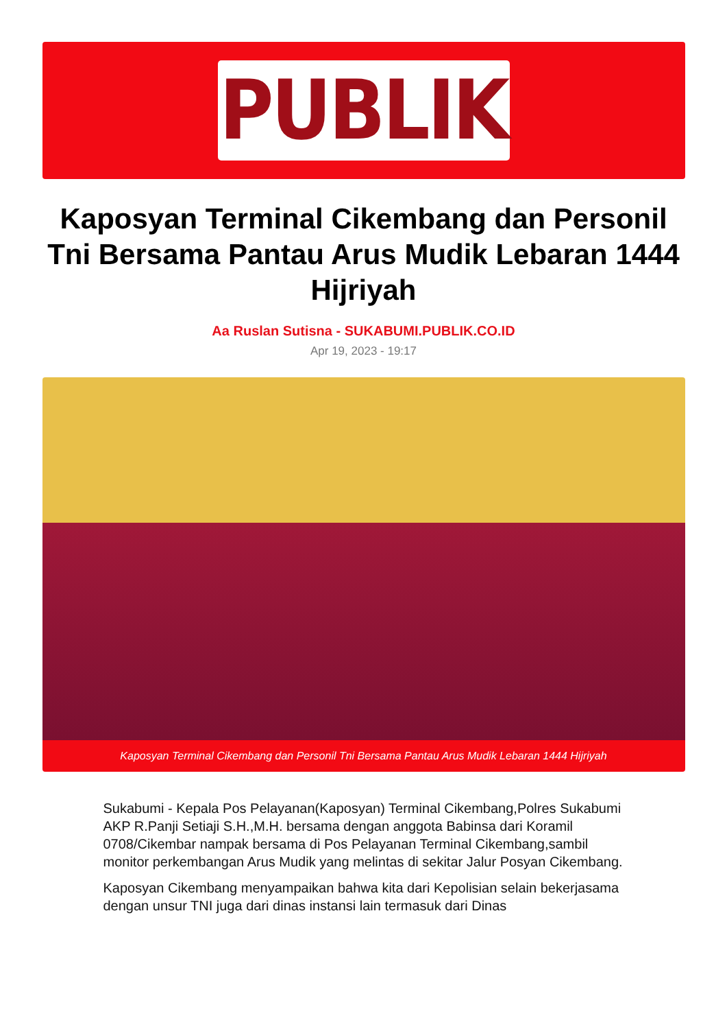PUBLIK
Kaposyan Terminal Cikembang dan Personil Tni Bersama Pantau Arus Mudik Lebaran 1444 Hijriyah
Aa Ruslan Sutisna - SUKABUMI.PUBLIK.CO.ID
Apr 19, 2023 - 19:17
Kaposyan Terminal Cikembang dan Personil Tni Bersama Pantau Arus Mudik Lebaran 1444 Hijriyah
Sukabumi - Kepala Pos Pelayanan(Kaposyan) Terminal Cikembang,Polres Sukabumi AKP R.Panji Setiaji S.H.,M.H. bersama dengan anggota Babinsa dari Koramil 0708/Cikembar nampak bersama di Pos Pelayanan Terminal Cikembang,sambil monitor perkembangan Arus Mudik yang melintas di sekitar Jalur Posyan Cikembang.
Kaposyan Cikembang menyampaikan bahwa kita dari Kepolisian selain bekerjasama dengan unsur TNI juga dari dinas instansi lain termasuk dari Dinas